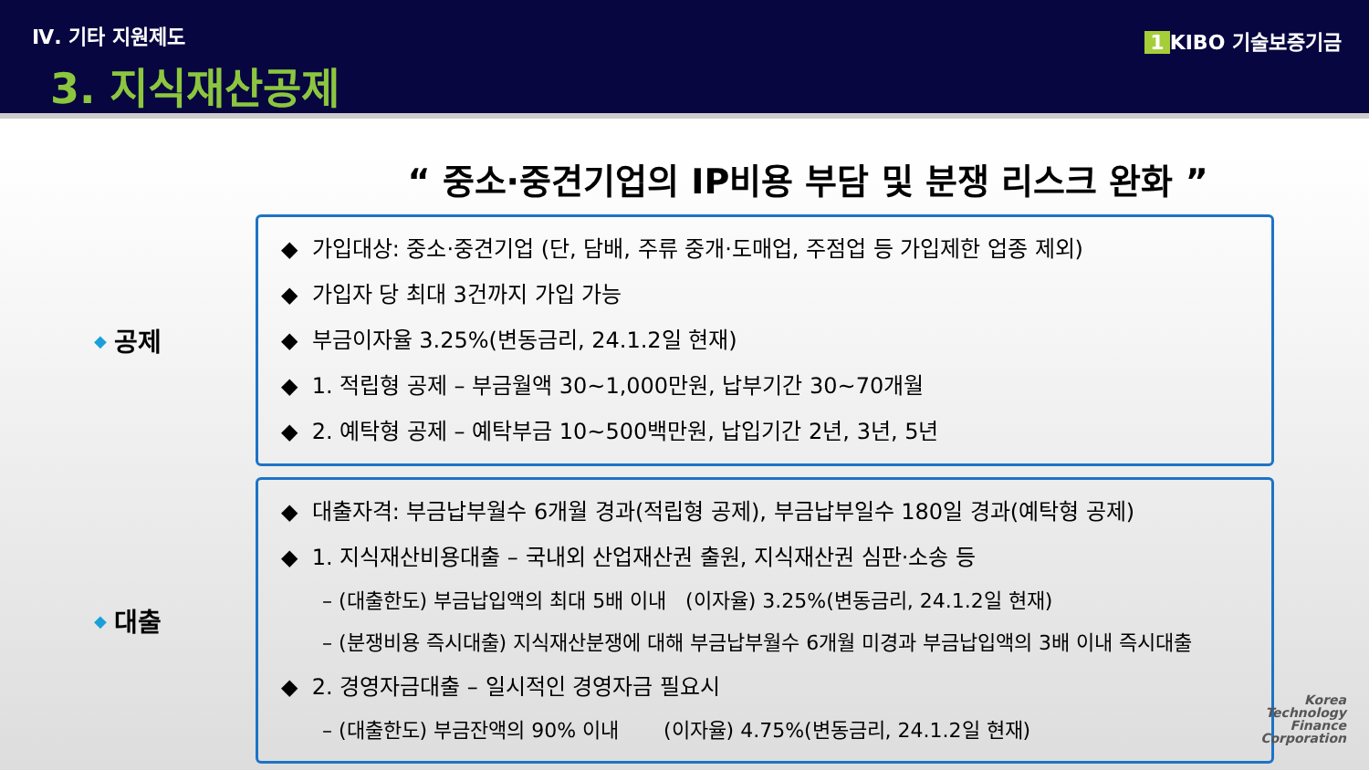Ⅳ. 기타 지원제도
3. 지식재산공제
1 KIBO 기술보증기금
“ 중소·중견기업의 IP비용 부담 및 분쟁 리스크 완화 ”
◆ 공제
◆ 가입대상: 중소·중견기업 (단, 담배, 주류 중개·도매업, 주점업 등 가입제한 업종 제외)
◆ 가입자 당 최대 3건까지 가입 가능
◆ 부금이자율 3.25%(변동금리, 24.1.2일 현재)
◆ 1. 적립형 공제 – 부금월액 30~1,000만원, 납부기간 30~70개월
◆ 2. 예탁형 공제 – 예탁부금 10~500백만원, 납입기간 2년, 3년, 5년
◆ 대출
◆ 대출자격: 부금납부월수 6개월 경과(적립형 공제), 부금납부일수 180일 경과(예탁형 공제)
◆ 1. 지식재산비용대출 – 국내외 산업재산권 출원, 지식재산권 심판·소송 등
– (대출한도) 부금납입액의 최대 5배 이내 (이자율) 3.25%(변동금리, 24.1.2일 현재)
– (분쟁비용 즉시대출) 지식재산분쟁에 대해 부금납부월수 6개월 미경과 부금납입액의 3배 이내 즉시대출
◆ 2. 경영자금대출 – 일시적인 경영자금 필요시
– (대출한도) 부금잔액의 90% 이내 (이자율) 4.75%(변동금리, 24.1.2일 현재)
Korea
Technology
Finance
Corporation